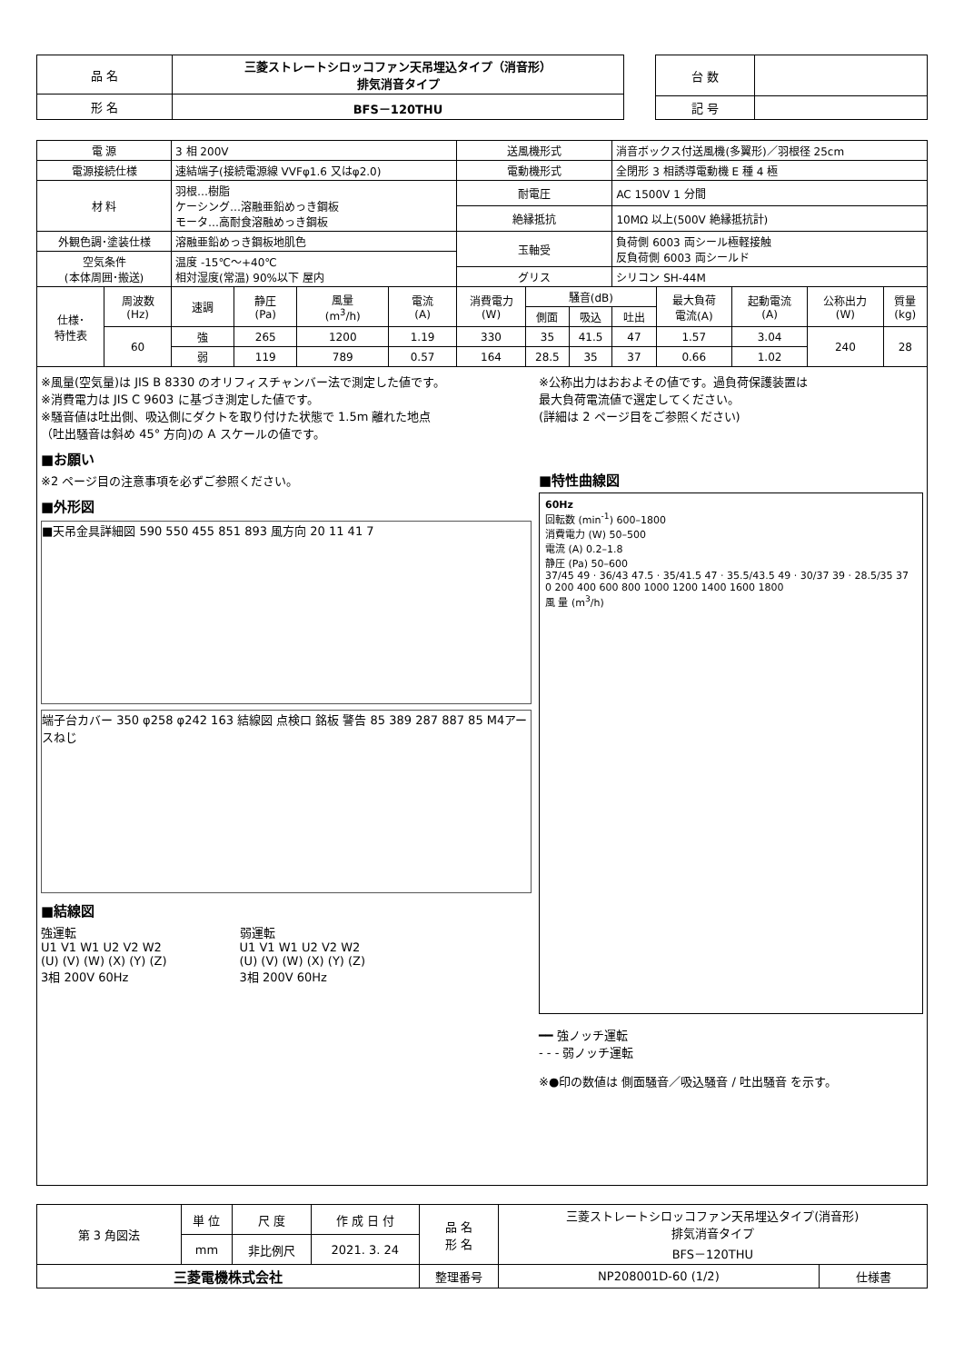| 品 名 | 三菱ストレートシロッコファン天吊埋込タイプ（消音形） 排気消音タイプ |
| 形 名 | BFS－120THU |
| 台 数 | |
| 記 号 | |
| 電 源 | | 3 相 200V | | | | 送風機形式 | | | 消音ボックス付送風機(多翼形)／羽根径 25cm | | | | |
| 電源接続仕様 | | 速結端子(接続電源線 VVFφ1.6 又はφ2.0) | | | | 電動機形式 | | | 全閉形 3 相誘導電動機 E 種 4 極 | | | | |
| 材 料 | | 羽根…樹脂 ケーシング…溶融亜鉛めっき鋼板 モータ…高耐食溶融めっき鋼板 | | | | 耐電圧 | | | AC 1500V 1 分間 | | | | |
| | | | | | | 絶縁抵抗 | | | 10MΩ 以上(500V 絶縁抵抗計) | | | | |
| 外観色調･塗装仕様 | | 溶融亜鉛めっき鋼板地肌色 | | | | 玉軸受 | | | 負荷側 6003 両シール極軽接触 反負荷側 6003 両シールド | | | | |
| 空気条件 (本体周囲･搬送) | | 温度 -15℃～+40℃ 相対湿度(常温) 90%以下 屋内 | | | | | | | | | | | |
| | | | | | | グリス | | | シリコン SH-44M | | | | |
| 仕様･ 特性表 | 周波数 (Hz) | 速調 | 静圧 (Pa) | 風量 (m<sup>3</sup>/h) | 電流 (A) | 消費電力 (W) | 騒音(dB) | | | 最大負荷 電流(A) | 起動電流 (A) | 公称出力 (W) | 質量 (kg) |
| | | | | | | | 側面 | 吸込 | 吐出 | | | | |
| | 60 | 強 | 265 | 1200 | 1.19 | 330 | 35 | 41.5 | 47 | 1.57 | 3.04 | 240 | 28 |
| | | 弱 | 119 | 789 | 0.57 | 164 | 28.5 | 35 | 37 | 0.66 | 1.02 | | |
※風量(空気量)は JIS B 8330 のオリフィスチャンバー法で測定した値です。
※消費電力は JIS C 9603 に基づき測定した値です。
※騒音値は吐出側、吸込側にダクトを取り付けた状態で 1.5m 離れた地点
（吐出騒音は斜め 45° 方向)の A スケールの値です。
■お願い
※2 ページ目の注意事項を必ずご参照ください。
■外形図
■天吊金具詳細図 590 550 455 851 893 風方向 20 11 41 7
端子台カバー 350 φ258 φ242 163 結線図 点検口 銘板 警告 85 389 287 887 85 M4アースねじ
■結線図
強運転
U1 V1 W1 U2 V2 W2
(U) (V) (W) (X) (Y) (Z)
3相 200V 60Hz
弱運転
U1 V1 W1 U2 V2 W2
(U) (V) (W) (X) (Y) (Z)
3相 200V 60Hz
※公称出力はおおよその値です。過負荷保護装置は
最大負荷電流値で選定してください。
(詳細は 2 ページ目をご参照ください)
■特性曲線図
60Hz
回転数 (min<sup>-1</sup>) 600–1800
消費電力 (W) 50–500
電流 (A) 0.2–1.8
静圧 (Pa) 50–600
37/45 49 · 36/43 47.5 · 35/41.5 47 · 35.5/43.5 49 · 30/37 39 · 28.5/35 37
0 200 400 600 800 1000 1200 1400 1600 1800
風 量 (m<sup>3</sup>/h)
━━ 強ノッチ運転
- - - 弱ノッチ運転
※●印の数値は 側面騒音／吸込騒音 / 吐出騒音 を示す。
| 第 3 角図法 | 単 位 | 尺 度 | 作 成 日 付 | 品 名 形 名 | 三菱ストレートシロッコファン天吊埋込タイプ(消音形) 排気消音タイプ BFS－120THU | |
| | mm | 非比例尺 | 2021. 3. 24 | | | |
| 三菱電機株式会社 | | | | 整理番号 | NP208001D-60 (1/2) | 仕様書 |